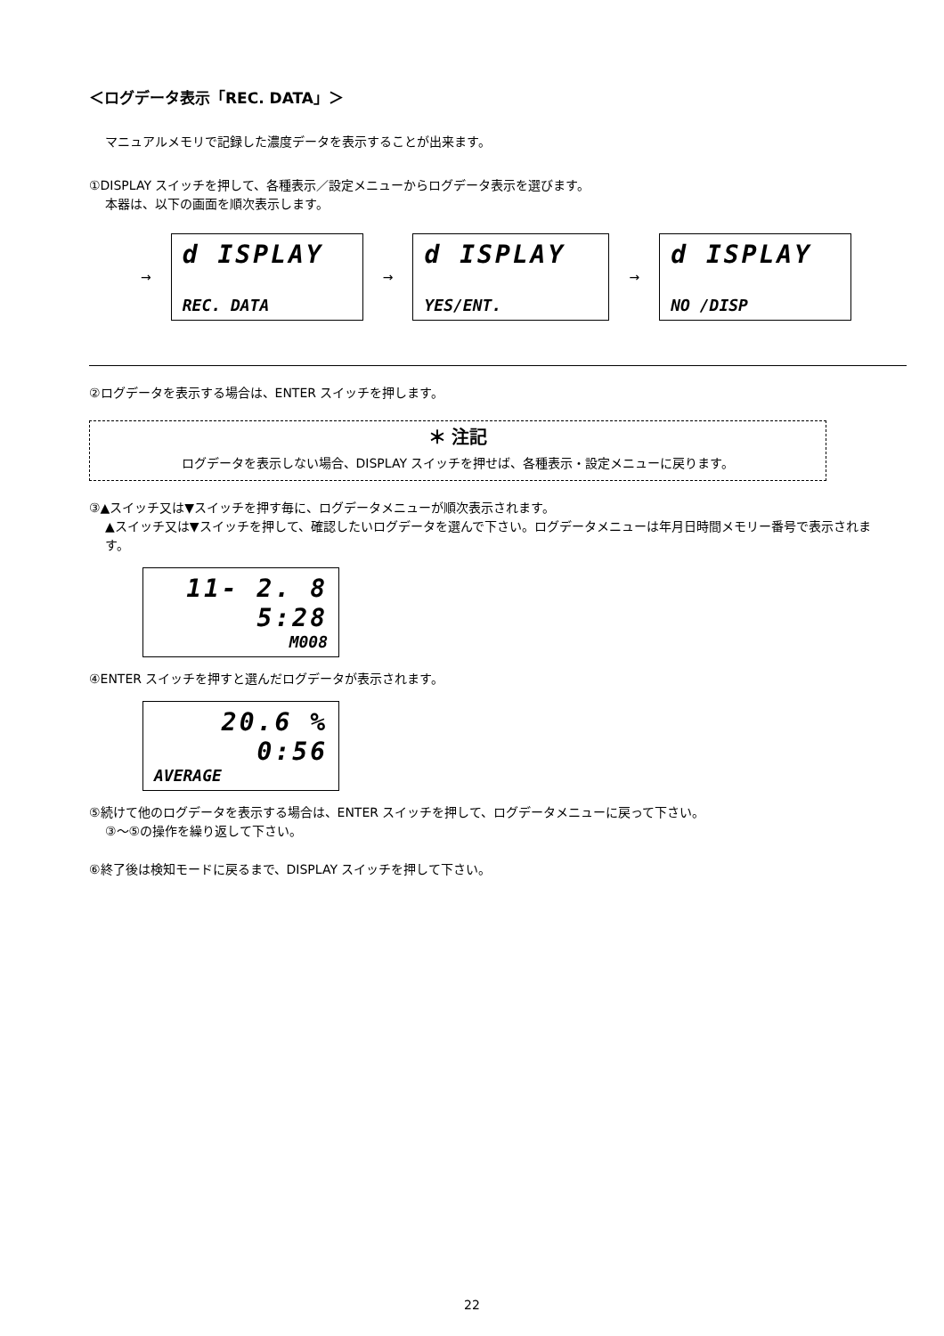＜ログデータ表示「REC. DATA」＞
マニュアルメモリで記録した濃度データを表示することが出来ます。
①DISPLAY スイッチを押して、各種表示／設定メニューからログデータ表示を選びます。
本器は、以下の画面を順次表示します。
→
d ISPLAY
REC. DATA
→
d ISPLAY
YES/ENT.
→
d ISPLAY
NO /DISP
②ログデータを表示する場合は、ENTER スイッチを押します。
＊ 注記
ログデータを表示しない場合、DISPLAY スイッチを押せば、各種表示・設定メニューに戻ります。
③▲スイッチ又は▼スイッチを押す毎に、ログデータメニューが順次表示されます。
▲スイッチ又は▼スイッチを押して、確認したいログデータを選んで下さい。ログデータメニューは年月日時間メモリー番号で表示されます。
11- 2. 8
5:28
M008
④ENTER スイッチを押すと選んだログデータが表示されます。
20.6 %
0:56
AVERAGE
⑤続けて他のログデータを表示する場合は、ENTER スイッチを押して、ログデータメニューに戻って下さい。
③～⑤の操作を繰り返して下さい。
⑥終了後は検知モードに戻るまで、DISPLAY スイッチを押して下さい。
22